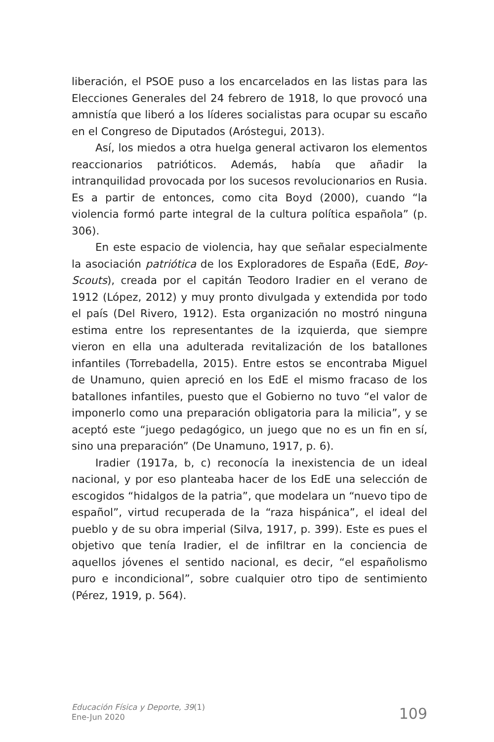liberación, el PSOE puso a los encarcelados en las listas para las Elecciones Generales del 24 febrero de 1918, lo que provocó una amnistía que liberó a los líderes socialistas para ocupar su escaño en el Congreso de Diputados (Aróstegui, 2013).
Así, los miedos a otra huelga general activaron los elementos reaccionarios patrióticos. Además, había que añadir la intranquilidad provocada por los sucesos revolucionarios en Rusia. Es a partir de entonces, como cita Boyd (2000), cuando “la violencia formó parte integral de la cultura política española” (p. 306).
En este espacio de violencia, hay que señalar especialmente la asociación patriótica de los Exploradores de España (EdE, Boy-Scouts), creada por el capitán Teodoro Iradier en el verano de 1912 (López, 2012) y muy pronto divulgada y extendida por todo el país (Del Rivero, 1912). Esta organización no mostró ninguna estima entre los representantes de la izquierda, que siempre vieron en ella una adulterada revitalización de los batallones infantiles (Torrebadella, 2015). Entre estos se encontraba Miguel de Unamuno, quien apreció en los EdE el mismo fracaso de los batallones infantiles, puesto que el Gobierno no tuvo “el valor de imponerlo como una preparación obligatoria para la milicia”, y se aceptó este “juego pedagógico, un juego que no es un fin en sí, sino una preparación” (De Unamuno, 1917, p. 6).
Iradier (1917a, b, c) reconocía la inexistencia de un ideal nacional, y por eso planteaba hacer de los EdE una selección de escogidos “hidalgos de la patria”, que modelara un “nuevo tipo de español”, virtud recuperada de la “raza hispánica”, el ideal del pueblo y de su obra imperial (Silva, 1917, p. 399). Este es pues el objetivo que tenía Iradier, el de infiltrar en la conciencia de aquellos jóvenes el sentido nacional, es decir, “el españolismo puro e incondicional”, sobre cualquier otro tipo de sentimiento (Pérez, 1919, p. 564).
Educación Física y Deporte, 39(1)
Ene-Jun 2020
109